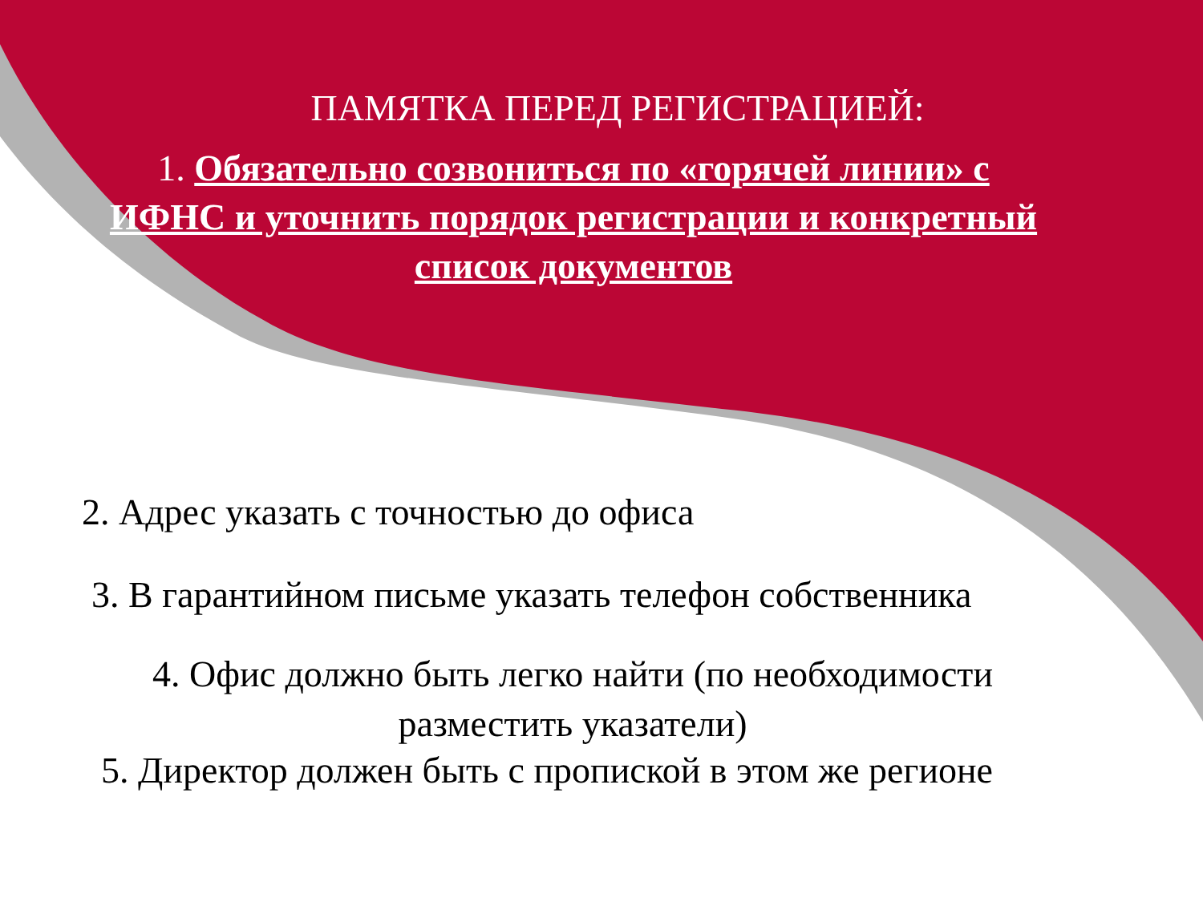ПАМЯТКА ПЕРЕД РЕГИСТРАЦИЕЙ:
1. Обязательно созвониться по «горячей линии» с ИФНС и уточнить порядок регистрации и конкретный список документов
2. Адрес указать с точностью до офиса
3. В гарантийном письме указать телефон собственника
4. Офис должно быть легко найти (по необходимости разместить указатели)
5. Директор должен быть с пропиской в этом же регионе